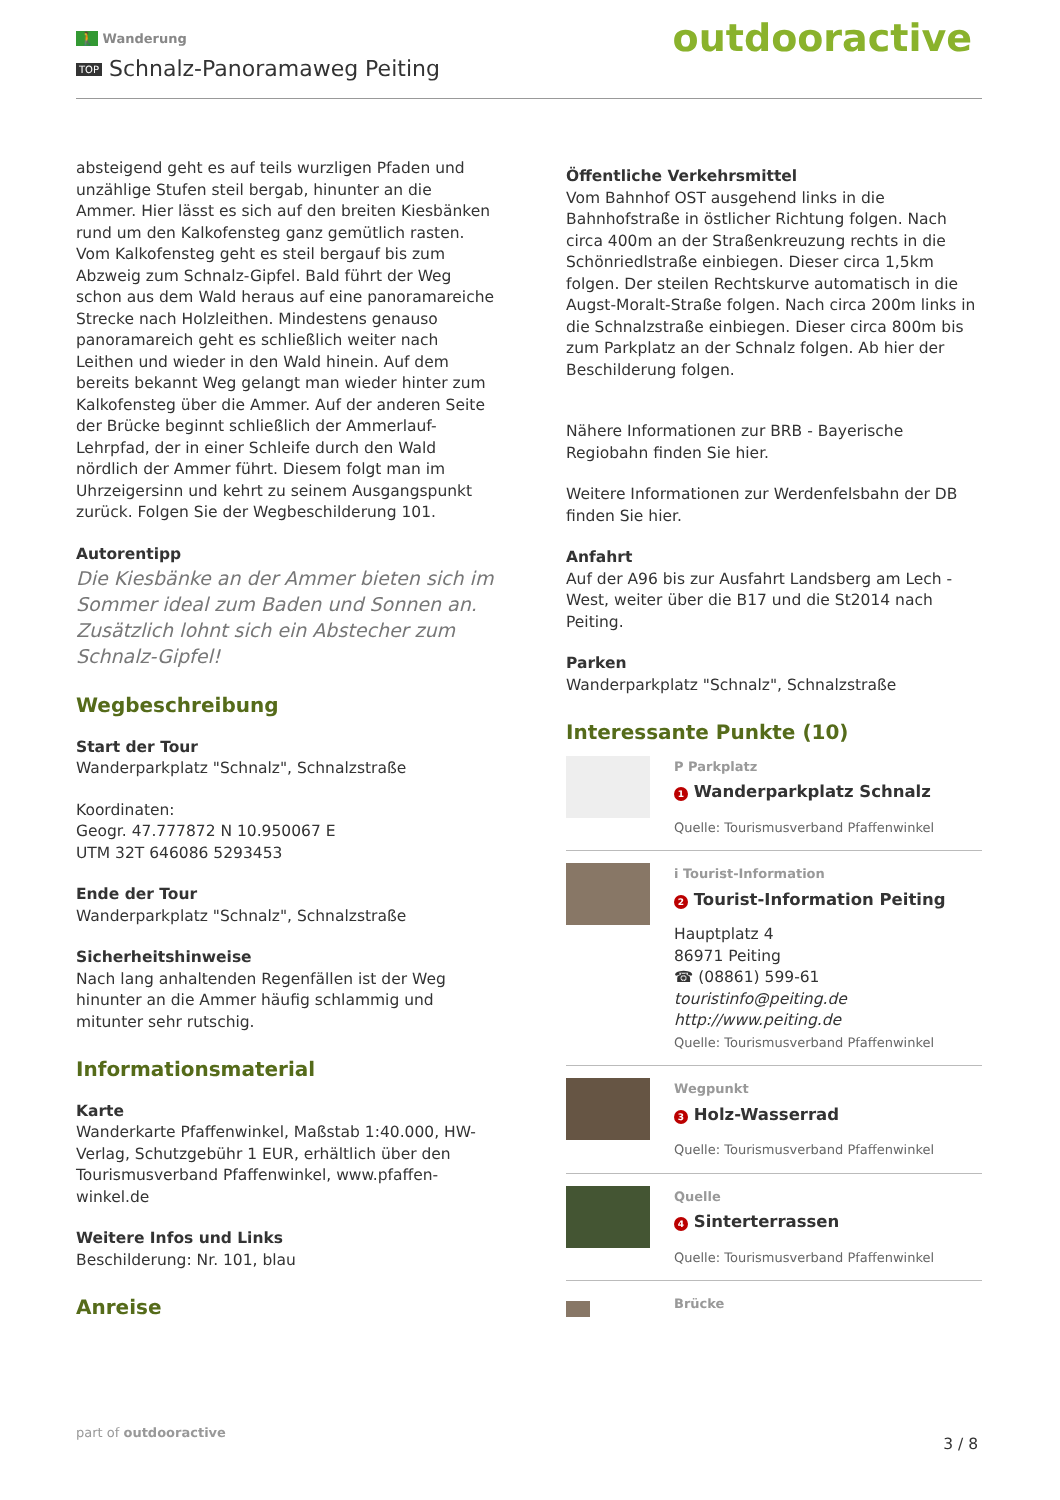🚶 Wanderung
TOP Schnalz-Panoramaweg Peiting
outdooractive
absteigend geht es auf teils wurzligen Pfaden und unzählige Stufen steil bergab, hinunter an die Ammer. Hier lässt es sich auf den breiten Kiesbänken rund um den Kalkofensteg ganz gemütlich rasten. Vom Kalkofensteg geht es steil bergauf bis zum Abzweig zum Schnalz-Gipfel. Bald führt der Weg schon aus dem Wald heraus auf eine panoramareiche Strecke nach Holzleithen. Mindestens genauso panoramareich geht es schließlich weiter nach Leithen und wieder in den Wald hinein. Auf dem bereits bekannt Weg gelangt man wieder hinter zum Kalkofensteg über die Ammer. Auf der anderen Seite der Brücke beginnt schließlich der Ammerlauf-Lehrpfad, der in einer Schleife durch den Wald nördlich der Ammer führt. Diesem folgt man im Uhrzeigersinn und kehrt zu seinem Ausgangspunkt zurück. Folgen Sie der Wegbeschilderung 101.
Autorentipp
Die Kiesbänke an der Ammer bieten sich im Sommer ideal zum Baden und Sonnen an. Zusätzlich lohnt sich ein Abstecher zum Schnalz-Gipfel!
Wegbeschreibung
Start der Tour
Wanderparkplatz "Schnalz", Schnalzstraße
Koordinaten:
Geogr. 47.777872 N 10.950067 E
UTM 32T 646086 5293453
Ende der Tour
Wanderparkplatz "Schnalz", Schnalzstraße
Sicherheitshinweise
Nach lang anhaltenden Regenfällen ist der Weg hinunter an die Ammer häufig schlammig und mitunter sehr rutschig.
Informationsmaterial
Karte
Wanderkarte Pfaffenwinkel, Maßstab 1:40.000, HW-Verlag, Schutzgebühr 1 EUR, erhältlich über den Tourismusverband Pfaffenwinkel, www.pfaffen-winkel.de
Weitere Infos und Links
Beschilderung: Nr. 101, blau
Anreise
Öffentliche Verkehrsmittel
Vom Bahnhof OST ausgehend links in die Bahnhofstraße in östlicher Richtung folgen. Nach circa 400m an der Straßenkreuzung rechts in die Schönriedlstraße einbiegen. Dieser circa 1,5km folgen. Der steilen Rechtskurve automatisch in die Augst-Moralt-Straße folgen. Nach circa 200m links in die Schnalzstraße einbiegen. Dieser circa 800m bis zum Parkplatz an der Schnalz folgen. Ab hier der Beschilderung folgen.
Nähere Informationen zur BRB - Bayerische Regiobahn finden Sie hier.
Weitere Informationen zur Werdenfelsbahn der DB finden Sie hier.
Anfahrt
Auf der A96 bis zur Ausfahrt Landsberg am Lech - West, weiter über die B17 und die St2014 nach Peiting.
Parken
Wanderparkplatz "Schnalz", Schnalzstraße
Interessante Punkte (10)
P Parkplatz
1 Wanderparkplatz Schnalz
Quelle: Tourismusverband Pfaffenwinkel
i Tourist-Information
2 Tourist-Information Peiting
Hauptplatz 4
86971 Peiting
☎ (08861) 599-61
touristinfo@peiting.de
http://www.peiting.de
Quelle: Tourismusverband Pfaffenwinkel
Wegpunkt
3 Holz-Wasserrad
Quelle: Tourismusverband Pfaffenwinkel
Quelle
4 Sinterterrassen
Quelle: Tourismusverband Pfaffenwinkel
Brücke
part of outdooractive
3 / 8